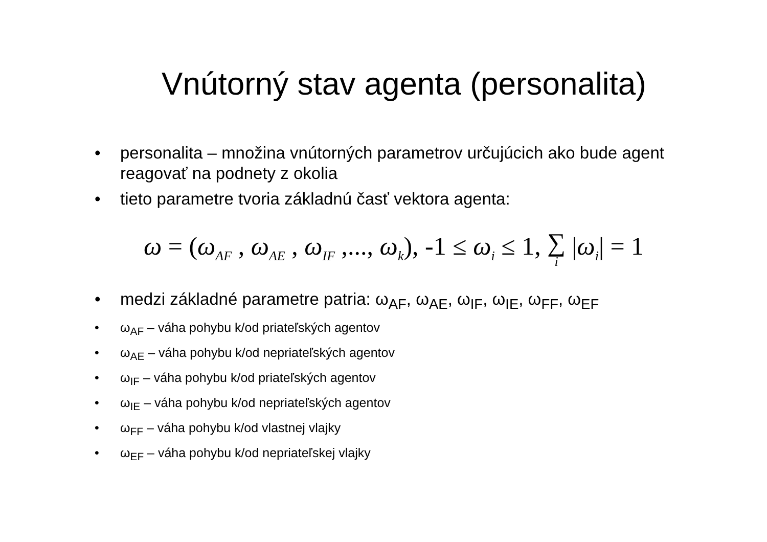Vnútorný stav agenta (personalita)
• personalita – množina vnútorných parametrov určujúcich ako bude agent reagovať na podnety z okolia
• tieto parametre tvoria základnú časť vektora agenta:
ω = (ω<sub>AF</sub> , ω<sub>AE</sub> , ω<sub>IF</sub> ,..., ω<sub>k</sub>), -1 ≤ ω<sub>i</sub> ≤ 1, ∑ i |ω<sub>i</sub>| = 1
• medzi základné parametre patria: ω<sub>AF</sub>, ω<sub>AE</sub>, ω<sub>IF</sub>, ω<sub>IE</sub>, ω<sub>FF</sub>, ω<sub>EF</sub>
• ω<sub>AF</sub> – váha pohybu k/od priateľských agentov
• ω<sub>AE</sub> – váha pohybu k/od nepriateľských agentov
• ω<sub>IF</sub> – váha pohybu k/od priateľských agentov
• ω<sub>IE</sub> – váha pohybu k/od nepriateľských agentov
• ω<sub>FF</sub> – váha pohybu k/od vlastnej vlajky
• ω<sub>EF</sub> – váha pohybu k/od nepriateľskej vlajky